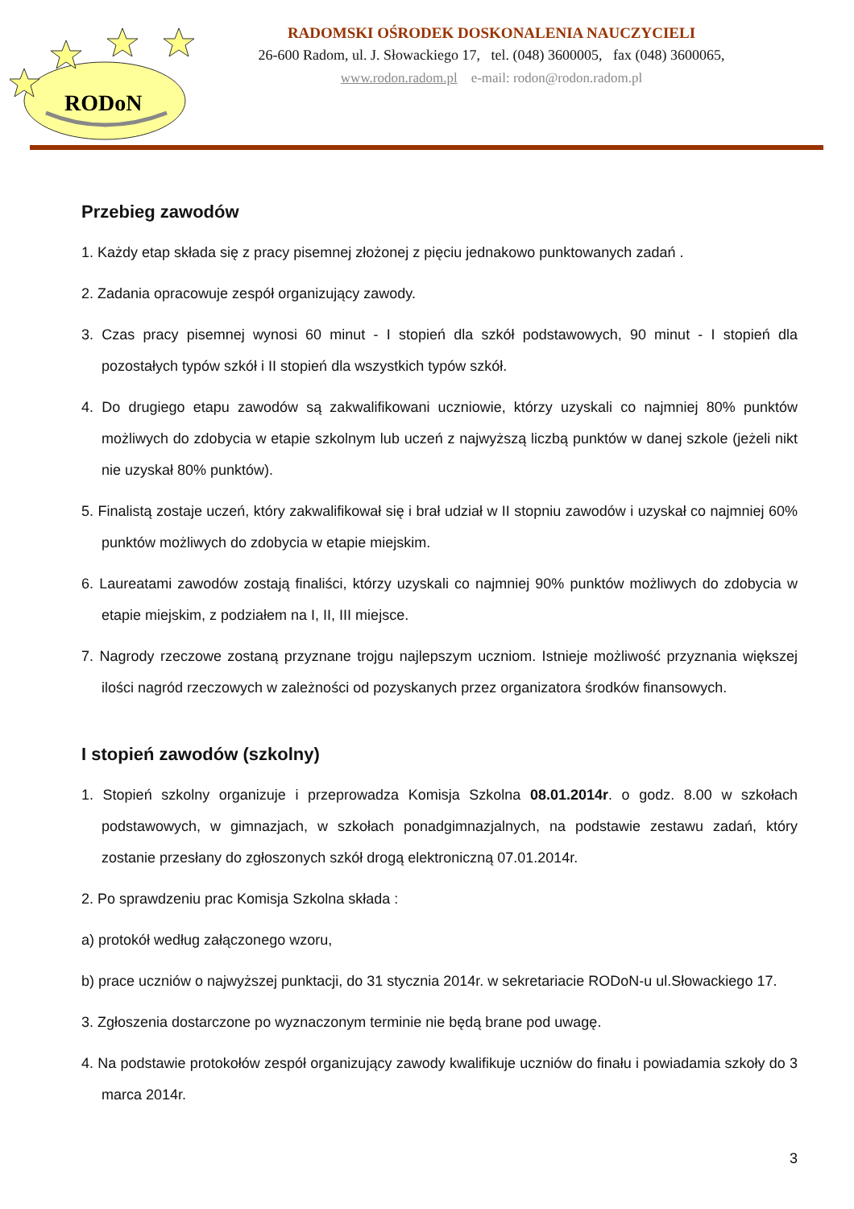RODoN
RADOMSKI OŚRODEK DOSKONALENIA NAUCZYCIELI
26-600 Radom, ul. J. Słowackiego 17, tel. (048) 3600005, fax (048) 3600065,
www.rodon.radom.pl e-mail: rodon@rodon.radom.pl
Przebieg zawodów
1. Każdy etap składa się z pracy pisemnej złożonej z pięciu jednakowo punktowanych zadań .
2. Zadania opracowuje zespół organizujący zawody.
3. Czas pracy pisemnej wynosi 60 minut - I stopień dla szkół podstawowych, 90 minut - I stopień dla pozostałych typów szkół i II stopień dla wszystkich typów szkół.
4. Do drugiego etapu zawodów są zakwalifikowani uczniowie, którzy uzyskali co najmniej 80% punktów możliwych do zdobycia w etapie szkolnym lub uczeń z najwyższą liczbą punktów w danej szkole (jeżeli nikt nie uzyskał 80% punktów).
5. Finalistą zostaje uczeń, który zakwalifikował się i brał udział w II stopniu zawodów i uzyskał co najmniej 60% punktów możliwych do zdobycia w etapie miejskim.
6. Laureatami zawodów zostają finaliści, którzy uzyskali co najmniej 90% punktów możliwych do zdobycia w etapie miejskim, z podziałem na I, II, III miejsce.
7. Nagrody rzeczowe zostaną przyznane trojgu najlepszym uczniom. Istnieje możliwość przyznania większej ilości nagród rzeczowych w zależności od pozyskanych przez organizatora środków finansowych.
I stopień zawodów (szkolny)
1. Stopień szkolny organizuje i przeprowadza Komisja Szkolna 08.01.2014r. o godz. 8.00 w szkołach podstawowych, w gimnazjach, w szkołach ponadgimnazjalnych, na podstawie zestawu zadań, który zostanie przesłany do zgłoszonych szkół drogą elektroniczną 07.01.2014r.
2. Po sprawdzeniu prac Komisja Szkolna składa :
a) protokół według załączonego wzoru,
b) prace uczniów o najwyższej punktacji, do 31 stycznia 2014r. w sekretariacie RODoN-u ul.Słowackiego 17.
3. Zgłoszenia dostarczone po wyznaczonym terminie nie będą brane pod uwagę.
4. Na podstawie protokołów zespół organizujący zawody kwalifikuje uczniów do finału i powiadamia szkoły do 3 marca 2014r.
3